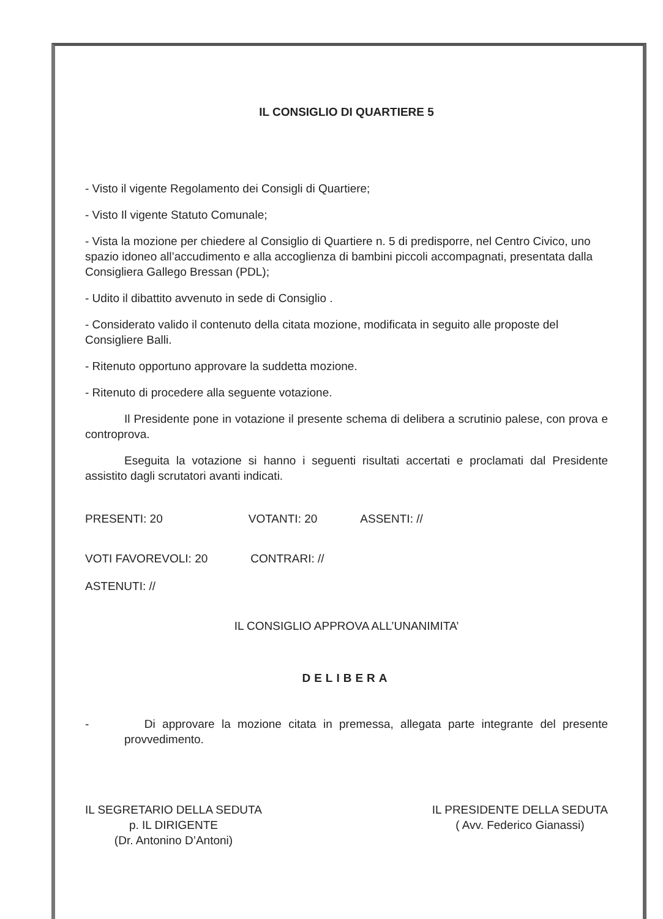IL CONSIGLIO DI QUARTIERE 5
- Visto il vigente Regolamento dei Consigli di Quartiere;
- Visto Il vigente Statuto Comunale;
- Vista la mozione per chiedere al Consiglio di Quartiere n. 5 di predisporre, nel Centro Civico, uno spazio idoneo all’accudimento e alla accoglienza di bambini piccoli accompagnati, presentata dalla Consigliera Gallego Bressan (PDL);
- Udito il dibattito avvenuto in sede di Consiglio .
- Considerato valido il contenuto della citata mozione, modificata in seguito alle proposte del Consigliere Balli.
- Ritenuto opportuno approvare la suddetta mozione.
- Ritenuto di procedere alla seguente votazione.
Il Presidente pone in votazione il presente schema di delibera a scrutinio palese, con prova e controprova.
Eseguita la votazione si hanno i seguenti risultati accertati e proclamati dal Presidente assistito dagli scrutatori avanti indicati.
PRESENTI: 20 VOTANTI: 20 ASSENTI: //
VOTI FAVOREVOLI: 20 CONTRARI: //
ASTENUTI: //
IL CONSIGLIO APPROVA ALL’UNANIMITA’
DELIBERA
- Di approvare la mozione citata in premessa, allegata parte integrante del presente provvedimento.
IL SEGRETARIO DELLA SEDUTA
p. IL DIRIGENTE
(Dr. Antonino D’Antoni)
IL PRESIDENTE DELLA SEDUTA
( Avv. Federico Gianassi)